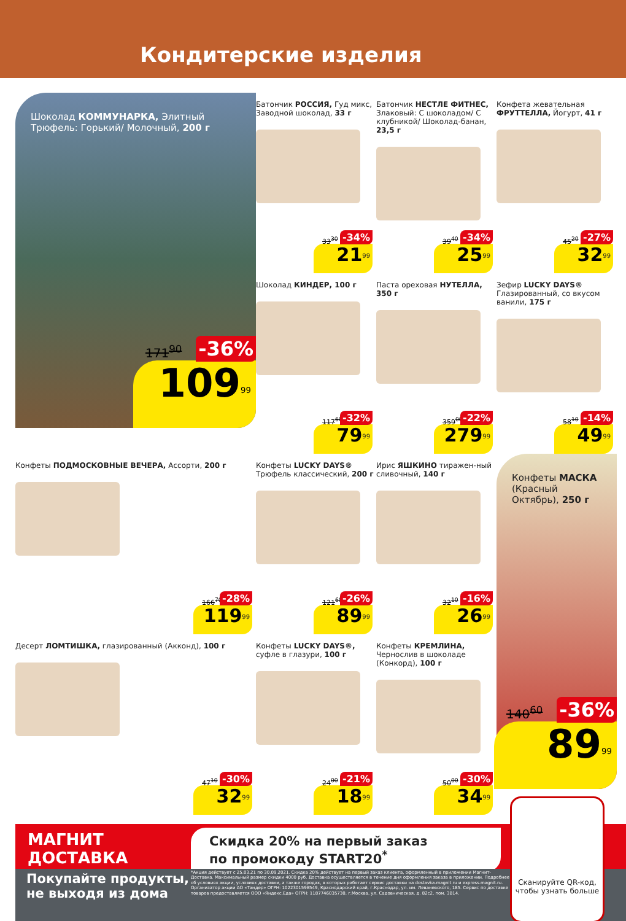Кондитерские изделия
Шоколад КОММУНАРКА, Элитный Трюфель: Горький/ Молочный, 200 г
171<sup>90</sup> -36%
109<sup>99</sup>
Батончик РОССИЯ, Гуд микс, Заводной шоколад, 33 г
33<sup>30</sup> -34%
21<sup>99</sup>
Батончик НЕСТЛЕ ФИТНЕС, Злаковый: С шоколадом/ С клубникой/ Шоколад-банан, 23,5 г
39<sup>40</sup> -34%
25<sup>99</sup>
Конфета жевательная ФРУТТЕЛЛА, Йогурт, 41 г
45<sup>20</sup> -27%
32<sup>99</sup>
Шоколад КИНДЕР, 100 г
117<sup>60</sup> -32%
79<sup>99</sup>
Паста ореховая НУТЕЛЛА, 350 г
359<sup>00</sup> -22%
279<sup>99</sup>
Зефир LUCKY DAYS® Глазированный, со вкусом ванили, 175 г
58<sup>10</sup> -14%
49<sup>99</sup>
Конфеты ПОДМОСКОВНЫЕ ВЕЧЕРА, Ассорти, 200 г
166<sup>70</sup> -28%
119<sup>99</sup>
Конфеты LUCKY DAYS® Трюфель классический, 200 г
121<sup>60</sup> -26%
89<sup>99</sup>
Ирис ЯШКИНО тиражен-ный сливочный, 140 г
32<sup>10</sup> -16%
26<sup>99</sup>
Конфеты МАСКА (Красный Октябрь), 250 г
140<sup>60</sup> -36%
89<sup>99</sup>
Десерт ЛОМТИШКА, глазированный (Акконд), 100 г
47<sup>10</sup> -30%
32<sup>99</sup>
Конфеты LUCKY DAYS®, суфле в глазури, 100 г
24<sup>00</sup> -21%
18<sup>99</sup>
Конфеты КРЕМЛИНА, Чернослив в шоколаде (Конкорд), 100 г
50<sup>00</sup> -30%
34<sup>99</sup>
МАГНИТ
ДОСТАВКА
Скидка 20% на первый заказ
по промокоду START20<sup>*</sup>
Покупайте продукты,
не выходя из дома
*Акция действует с 25.03.21 по 30.09.2021. Скидка 20% действует на первый заказ клиента, оформленный в приложении Магнит-Доставка. Максимальный размер скидки 4000 руб. Доставка осуществляется в течение дня оформления заказа в приложении. Подробнее об условиях акции, условиях доставки, а также городах, в которых работает сервис доставки на dostavka.magnit.ru и express.magnit.ru. Организатор акции АО «Тандер» ОГРН: 1022301598549, Краснодарский край, г.Краснодар, ул. им. Леваневского, 185. Сервис по доставке товаров предоставляется ООО «Яндекс.Еда» ОГРН: 1187746035730, г.Москва, ул. Садовническая, д. 82с2, пом. 3В14.
Сканируйте QR-код, чтобы узнать больше